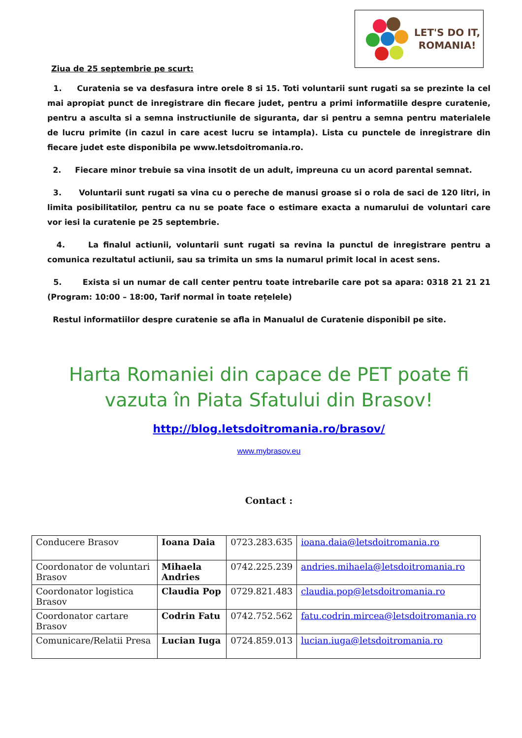LET'S DO IT,
ROMANIA!
Ziua de 25 septembrie pe scurt:
1. Curatenia se va desfasura intre orele 8 si 15. Toti voluntarii sunt rugati sa se prezinte la cel mai apropiat punct de inregistrare din fiecare judet, pentru a primi informatiile despre curatenie, pentru a asculta si a semna instructiunile de siguranta, dar si pentru a semna pentru materialele de lucru primite (in cazul in care acest lucru se intampla). Lista cu punctele de inregistrare din fiecare judet este disponibila pe www.letsdoitromania.ro.
2. Fiecare minor trebuie sa vina insotit de un adult, impreuna cu un acord parental semnat.
3. Voluntarii sunt rugati sa vina cu o pereche de manusi groase si o rola de saci de 120 litri, in limita posibilitatilor, pentru ca nu se poate face o estimare exacta a numarului de voluntari care vor iesi la curatenie pe 25 septembrie.
4. La finalul actiunii, voluntarii sunt rugati sa revina la punctul de inregistrare pentru a comunica rezultatul actiunii, sau sa trimita un sms la numarul primit local in acest sens.
5. Exista si un numar de call center pentru toate intrebarile care pot sa apara: 0318 21 21 21 (Program: 10:00 – 18:00, Tarif normal în toate rețelele)
Restul informatiilor despre curatenie se afla in Manualul de Curatenie disponibil pe site.
Harta Romaniei din capace de PET poate fi vazuta în Piata Sfatului din Brasov!
http://blog.letsdoitromania.ro/brasov/
www.mybrasov.eu
Contact :
| Conducere Brasov | Ioana Daia | 0723.283.635 | ioana.daia@letsdoitromania.ro |
| Coordonator de voluntari Brasov | Mihaela Andries | 0742.225.239 | andries.mihaela@letsdoitromania.ro |
| Coordonator logistica Brasov | Claudia Pop | 0729.821.483 | claudia.pop@letsdoitromania.ro |
| Coordonator cartare Brasov | Codrin Fatu | 0742.752.562 | fatu.codrin.mircea@letsdoitromania.ro |
| Comunicare/Relatii Presa | Lucian Iuga | 0724.859.013 | lucian.iuga@letsdoitromania.ro |